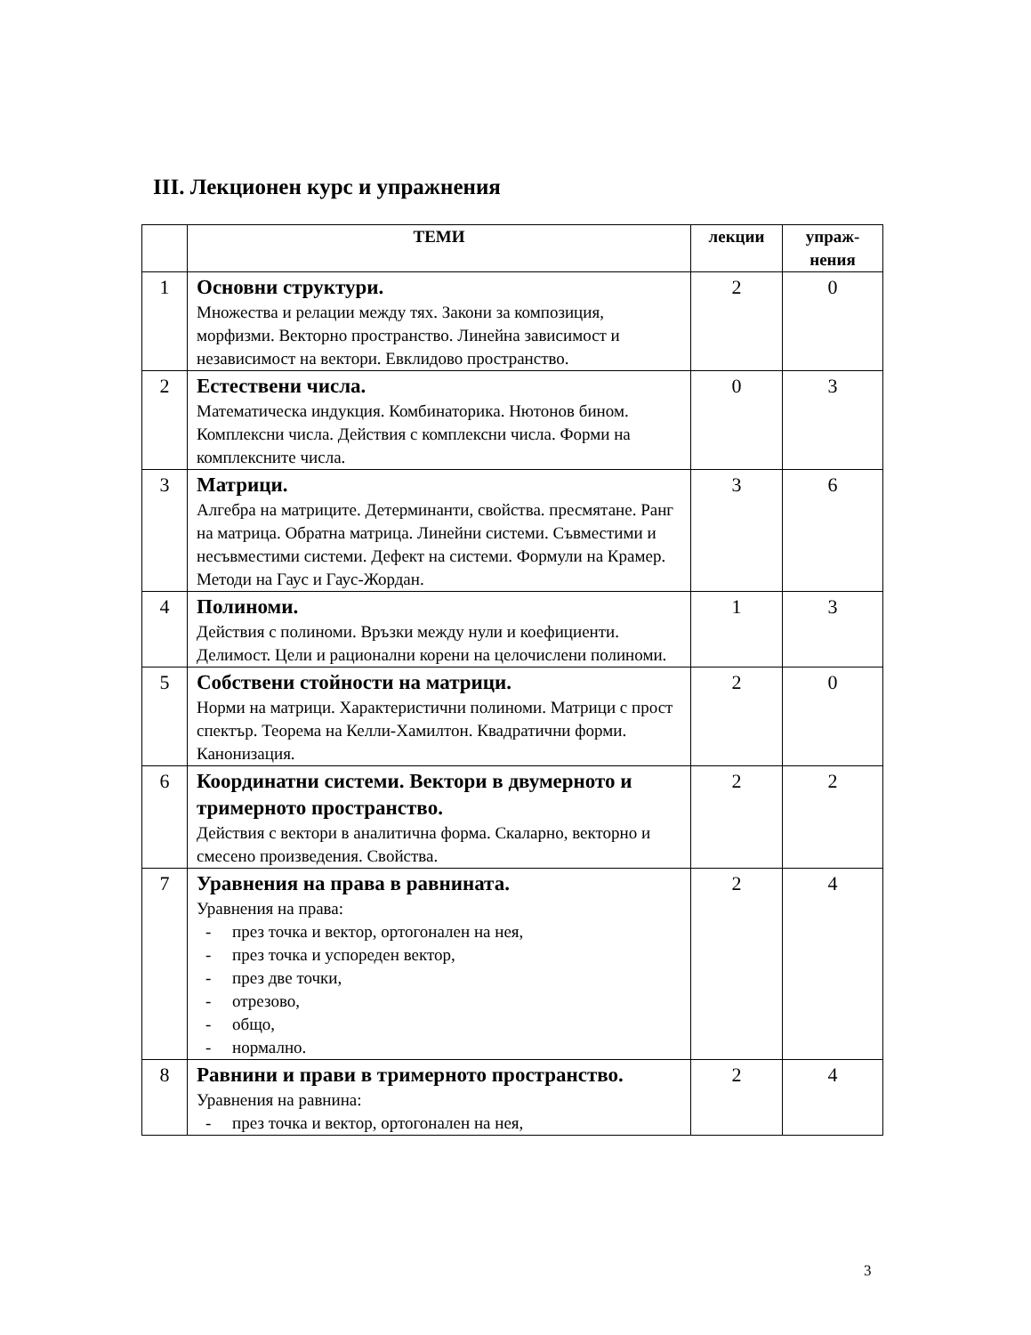III. Лекционен курс и упражнения
| | ТЕМИ | лекции | упраж- нения |
| --- | --- | --- | --- |
| 1 | Основни структури. Множества и релации между тях. Закони за композиция, морфизми. Векторно пространство. Линейна зависимост и независимост на вектори. Евклидово пространство. | 2 | 0 |
| 2 | Естествени числа. Математическа индукция. Комбинаторика. Нютонов бином. Комплексни числа. Действия с комплексни числа. Форми на комплексните числа. | 0 | 3 |
| 3 | Матрици. Алгебра на матриците. Детерминанти, свойства. пресмятане. Ранг на матрица. Обратна матрица. Линейни системи. Съвместими и несъвместими системи. Дефект на системи. Формули на Крамер. Методи на Гаус и Гаус-Жордан. | 3 | 6 |
| 4 | Полиноми. Действия с полиноми. Връзки между нули и коефициенти. Делимост. Цели и рационални корени на целочислени полиноми. | 1 | 3 |
| 5 | Собствени стойности на матрици. Норми на матрици. Характеристични полиноми. Матрици с прост спектър. Теорема на Келли-Хамилтон. Квадратични форми. Канонизация. | 2 | 0 |
| 6 | Координатни системи. Вектори в двумерното и тримерното пространство. Действия с вектори в аналитична форма. Скаларно, векторно и смесено произведения. Свойства. | 2 | 2 |
| 7 | Уравнения на права в равнината. Уравнения на права: - през точка и вектор, ортогонален на нея, - през точка и успореден вектор, - през две точки, - отрезово, - общо, - нормално. | 2 | 4 |
| 8 | Равнини и прави в тримерното пространство. Уравнения на равнина: - през точка и вектор, ортогонален на нея, | 2 | 4 |
3